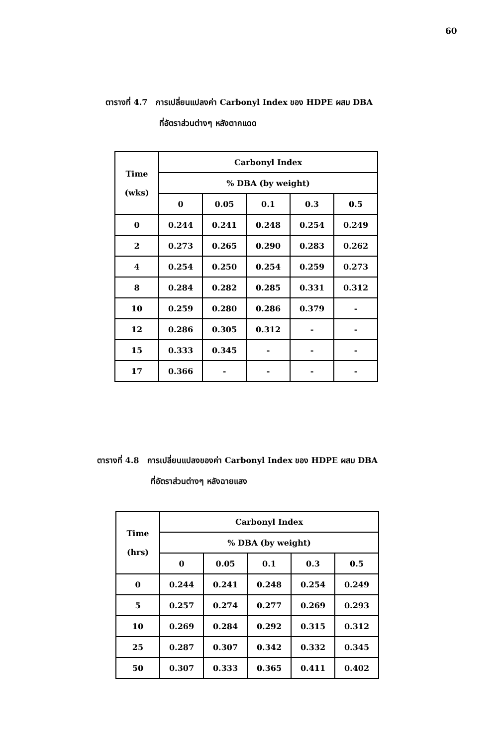60
ตารางที่ 4.7 การเปลี่ยนแปลงค่า Carbonyl Index ของ HDPE ผสม DBA
ที่อัตราส่วนต่างๆ หลังตากแดด
| Time (wks) | Carbonyl Index | | | | |
| --- | --- | --- | --- | --- | --- |
| | % DBA (by weight) | | | | |
| | 0 | 0.05 | 0.1 | 0.3 | 0.5 |
| 0 | 0.244 | 0.241 | 0.248 | 0.254 | 0.249 |
| 2 | 0.273 | 0.265 | 0.290 | 0.283 | 0.262 |
| 4 | 0.254 | 0.250 | 0.254 | 0.259 | 0.273 |
| 8 | 0.284 | 0.282 | 0.285 | 0.331 | 0.312 |
| 10 | 0.259 | 0.280 | 0.286 | 0.379 | - |
| 12 | 0.286 | 0.305 | 0.312 | - | - |
| 15 | 0.333 | 0.345 | - | - | - |
| 17 | 0.366 | - | - | - | - |
ตารางที่ 4.8 การเปลี่ยนแปลงของค่า Carbonyl Index ของ HDPE ผสม DBA
ที่อัตราส่วนต่างๆ หลังฉายแสง
| Time (hrs) | Carbonyl Index | | | | |
| --- | --- | --- | --- | --- | --- |
| | % DBA (by weight) | | | | |
| | 0 | 0.05 | 0.1 | 0.3 | 0.5 |
| 0 | 0.244 | 0.241 | 0.248 | 0.254 | 0.249 |
| 5 | 0.257 | 0.274 | 0.277 | 0.269 | 0.293 |
| 10 | 0.269 | 0.284 | 0.292 | 0.315 | 0.312 |
| 25 | 0.287 | 0.307 | 0.342 | 0.332 | 0.345 |
| 50 | 0.307 | 0.333 | 0.365 | 0.411 | 0.402 |